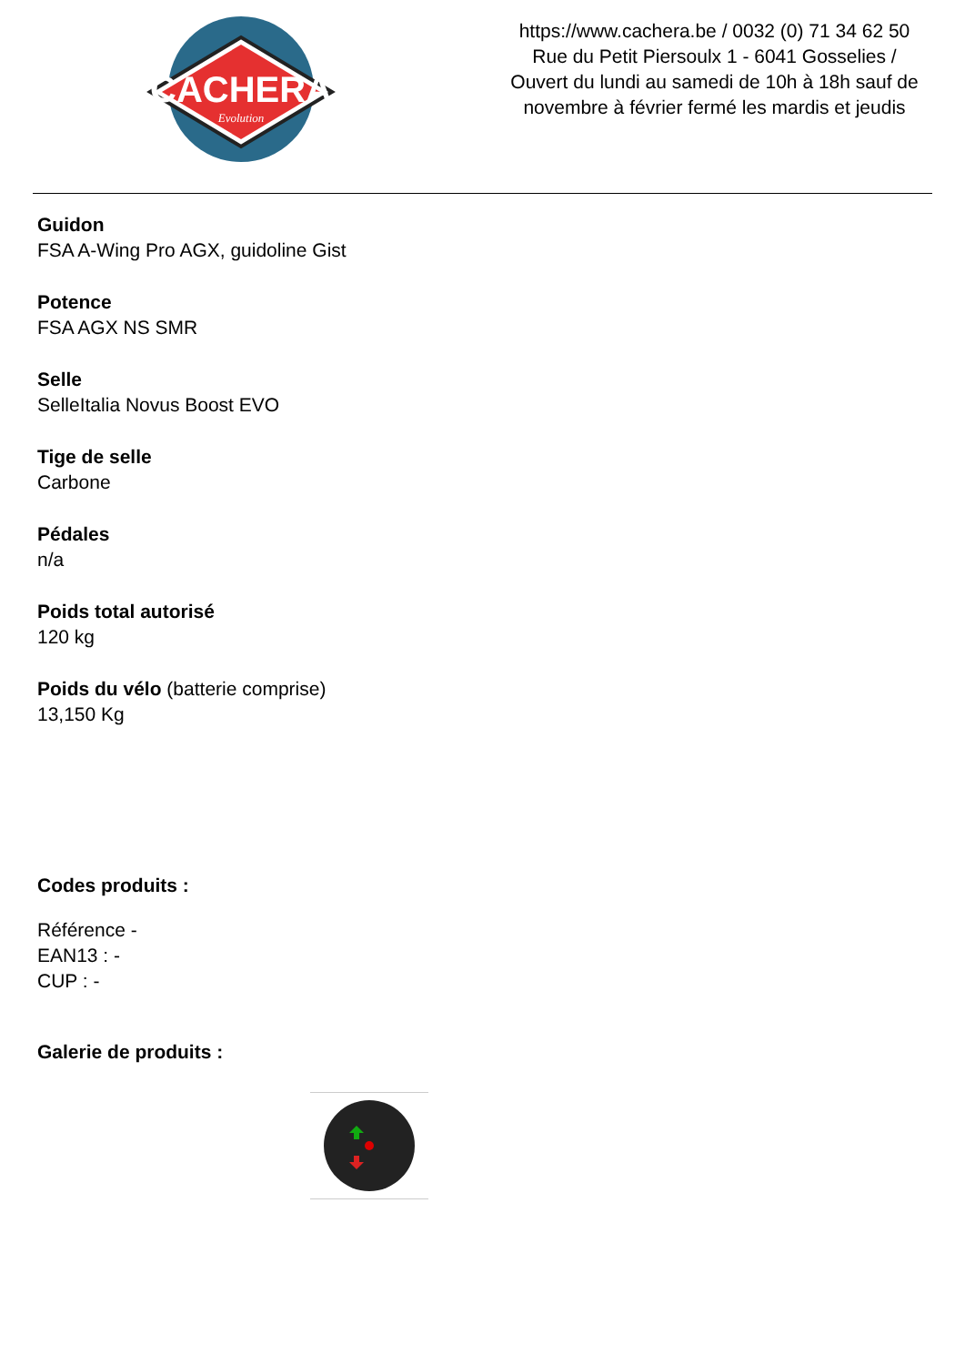CACHERA
Evolution
https://www.cachera.be / 0032 (0) 71 34 62 50
Rue du Petit Piersoulx 1 - 6041 Gosselies /
Ouvert du lundi au samedi de 10h à 18h sauf de
novembre à février fermé les mardis et jeudis
Guidon
FSA A-Wing Pro AGX, guidoline Gist
Potence
FSA AGX NS SMR
Selle
SelleItalia Novus Boost EVO
Tige de selle
Carbone
Pédales
n/a
Poids total autorisé
120 kg
Poids du vélo (batterie comprise)
13,150 Kg
Codes produits :
Référence -
EAN13 : -
CUP : -
Galerie de produits :